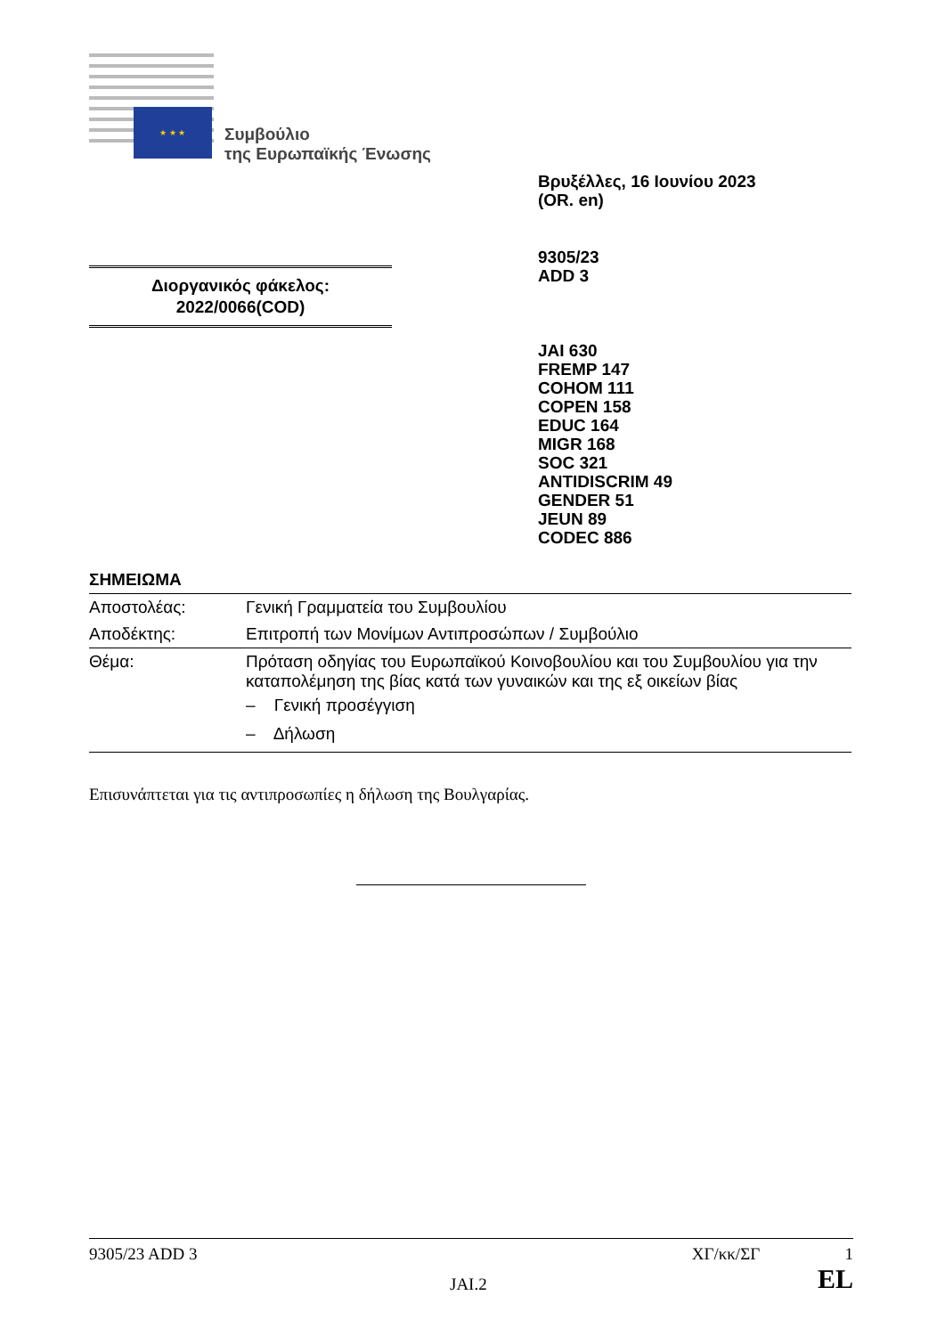★ ★ ★
Συμβούλιο
της Ευρωπαϊκής Ένωσης
Βρυξέλλες, 16 Ιουνίου 2023
(OR. en)
9305/23
ADD 3
Διοργανικός φάκελος:
2022/0066(COD)
JAI 630
FREMP 147
COHOM 111
COPEN 158
EDUC 164
MIGR 168
SOC 321
ANTIDISCRIM 49
GENDER 51
JEUN 89
CODEC 886
ΣΗΜΕΙΩΜΑ
| Αποστολέας: | Γενική Γραμματεία του Συμβουλίου |
| Αποδέκτης: | Επιτροπή των Μονίμων Αντιπροσώπων / Συμβούλιο |
| Θέμα: | Πρόταση οδηγίας του Ευρωπαϊκού Κοινοβουλίου και του Συμβουλίου για την καταπολέμηση της βίας κατά των γυναικών και της εξ οικείων βίας – Γενική προσέγγιση – Δήλωση |
Επισυνάπτεται για τις αντιπροσωπίες η δήλωση της Βουλγαρίας.
9305/23 ADD 3 ΧΓ/κκ/ΣΓ 1
JAI.2 EL